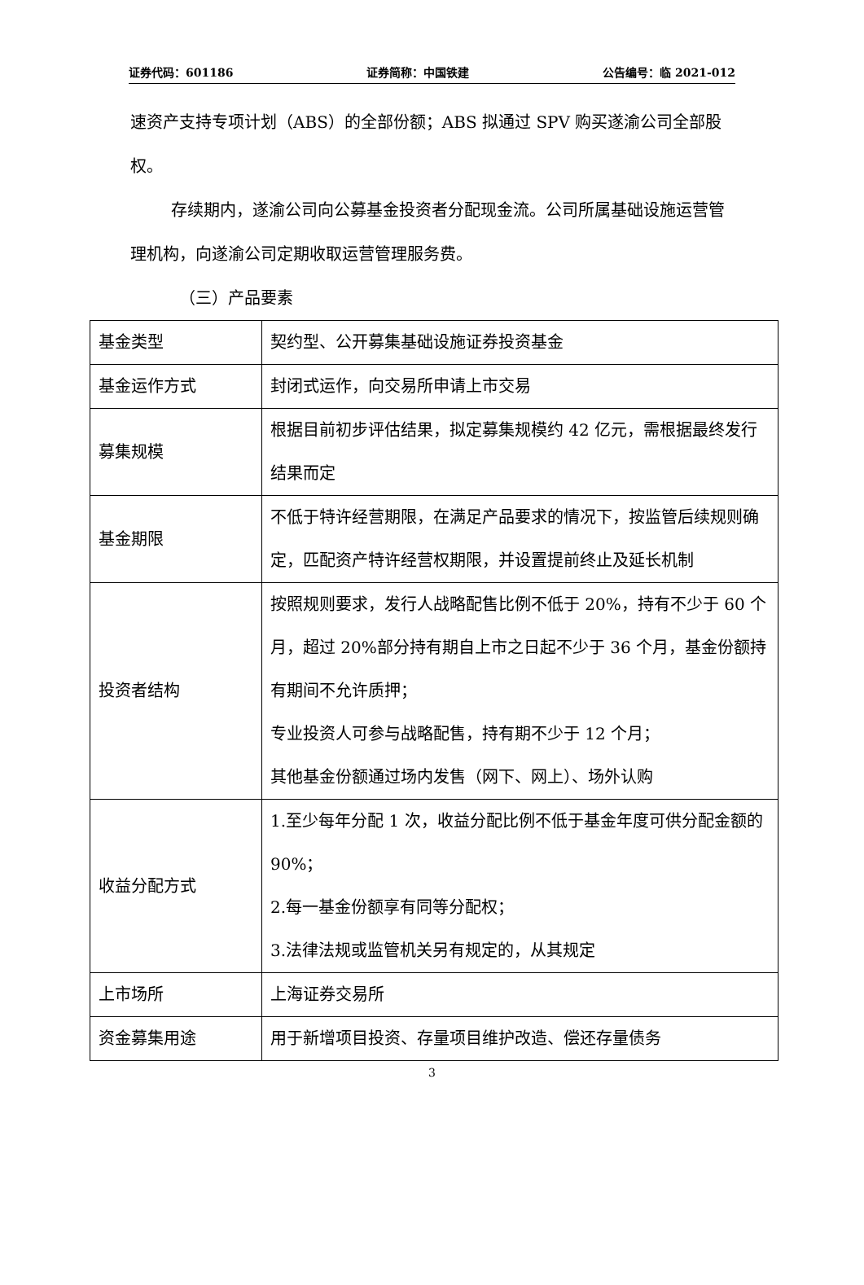证券代码：601186 证券简称：中国铁建 公告编号：临 2021-012
速资产支持专项计划（ABS）的全部份额；ABS 拟通过 SPV 购买遂渝公司全部股权。
存续期内，遂渝公司向公募基金投资者分配现金流。公司所属基础设施运营管理机构，向遂渝公司定期收取运营管理服务费。
（三）产品要素
| 基金类型 | 契约型、公开募集基础设施证券投资基金 |
| 基金运作方式 | 封闭式运作，向交易所申请上市交易 |
| 募集规模 | 根据目前初步评估结果，拟定募集规模约 42 亿元，需根据最终发行结果而定 |
| 基金期限 | 不低于特许经营期限，在满足产品要求的情况下，按监管后续规则确定，匹配资产特许经营权期限，并设置提前终止及延长机制 |
| 投资者结构 | 按照规则要求，发行人战略配售比例不低于 20%，持有不少于 60 个月，超过 20%部分持有期自上市之日起不少于 36 个月，基金份额持有期间不允许质押； 专业投资人可参与战略配售，持有期不少于 12 个月； 其他基金份额通过场内发售（网下、网上）、场外认购 |
| 收益分配方式 | 1.至少每年分配 1 次，收益分配比例不低于基金年度可供分配金额的 90%； 2.每一基金份额享有同等分配权； 3.法律法规或监管机关另有规定的，从其规定 |
| 上市场所 | 上海证券交易所 |
| 资金募集用途 | 用于新增项目投资、存量项目维护改造、偿还存量债务 |
3